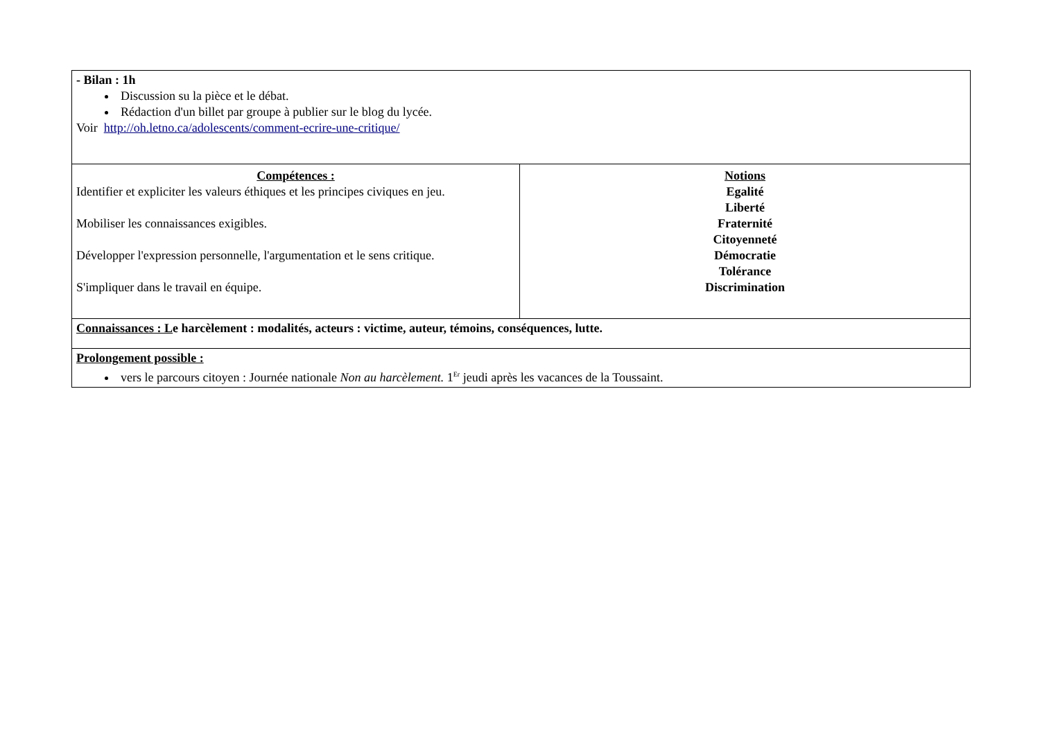| - Bilan : 1h Discussion su la pièce et le débat. Rédaction d'un billet par groupe à publier sur le blog du lycée. Voir http://oh.letno.ca/adolescents/comment-ecrire-une-critique/ | |
| Compétences : Identifier et expliciter les valeurs éthiques et les principes civiques en jeu. Mobiliser les connaissances exigibles. Développer l'expression personnelle, l'argumentation et le sens critique. S'impliquer dans le travail en équipe. | Notions Egalité Liberté Fraternité Citoyenneté Démocratie Tolérance Discrimination |
| Connaissances : L e harcèlement : modalités, acteurs : victime, auteur, témoins, conséquences, lutte. | |
| Prolongement possible : vers le parcours citoyen : Journée nationale Non au harcèlement. 1<sup>Er</sup> jeudi après les vacances de la Toussaint. | |